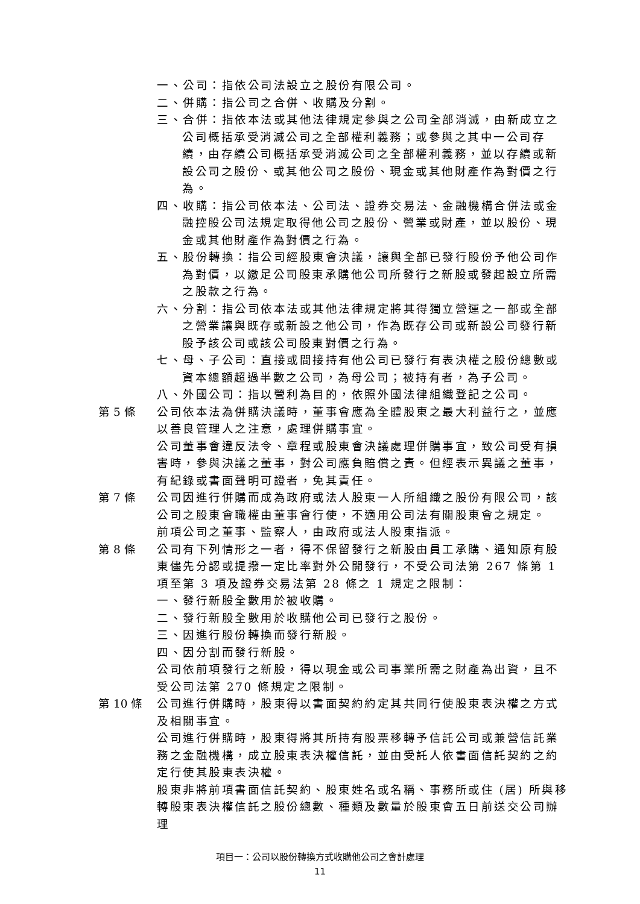一、公司：指依公司法設立之股份有限公司。
二、併購：指公司之合併、收購及分割。
三、合併：指依本法或其他法律規定參與之公司全部消滅，由新成立之公司概括承受消滅公司之全部權利義務；或參與之其中一公司存續，由存續公司概括承受消滅公司之全部權利義務，並以存續或新設公司之股份、或其他公司之股份、現金或其他財產作為對價之行為。
四、收購：指公司依本法、公司法、證券交易法、金融機構合併法或金融控股公司法規定取得他公司之股份、營業或財產，並以股份、現金或其他財產作為對價之行為。
五、股份轉換：指公司經股東會決議，讓與全部已發行股份予他公司作為對價，以繳足公司股東承購他公司所發行之新股或發起設立所需之股款之行為。
六、分割：指公司依本法或其他法律規定將其得獨立營運之一部或全部之營業讓與既存或新設之他公司，作為既存公司或新設公司發行新股予該公司或該公司股東對價之行為。
七、母、子公司：直接或間接持有他公司已發行有表決權之股份總數或資本總額超過半數之公司，為母公司；被持有者，為子公司。
八、外國公司：指以營利為目的，依照外國法律組織登記之公司。
第 5 條 公司依本法為併購決議時，董事會應為全體股東之最大利益行之，並應以善良管理人之注意，處理併購事宜。
公司董事會違反法令、章程或股東會決議處理併購事宜，致公司受有損害時，參與決議之董事，對公司應負賠償之責。但經表示異議之董事，有紀錄或書面聲明可證者，免其責任。
第 7 條 公司因進行併購而成為政府或法人股東一人所組織之股份有限公司，該公司之股東會職權由董事會行使，不適用公司法有關股東會之規定。
前項公司之董事、監察人，由政府或法人股東指派。
第 8 條 公司有下列情形之一者，得不保留發行之新股由員工承購、通知原有股東儘先分認或提撥一定比率對外公開發行，不受公司法第 267 條第 1 項至第 3 項及證券交易法第 28 條之 1 規定之限制：
一、發行新股全數用於被收購。
二、發行新股全數用於收購他公司已發行之股份。
三、因進行股份轉換而發行新股。
四、因分割而發行新股。
公司依前項發行之新股，得以現金或公司事業所需之財產為出資，且不受公司法第 270 條規定之限制。
第 10 條 公司進行併購時，股東得以書面契約約定其共同行使股東表決權之方式及相關事宜。
公司進行併購時，股東得將其所持有股票移轉予信託公司或兼營信託業務之金融機構，成立股東表決權信託，並由受託人依書面信託契約之約定行使其股東表決權。
股東非將前項書面信託契約、股東姓名或名稱、事務所或住 (居) 所與移轉股東表決權信託之股份總數、種類及數量於股東會五日前送交公司辦理
項目一：公司以股份轉換方式收購他公司之會計處理
11